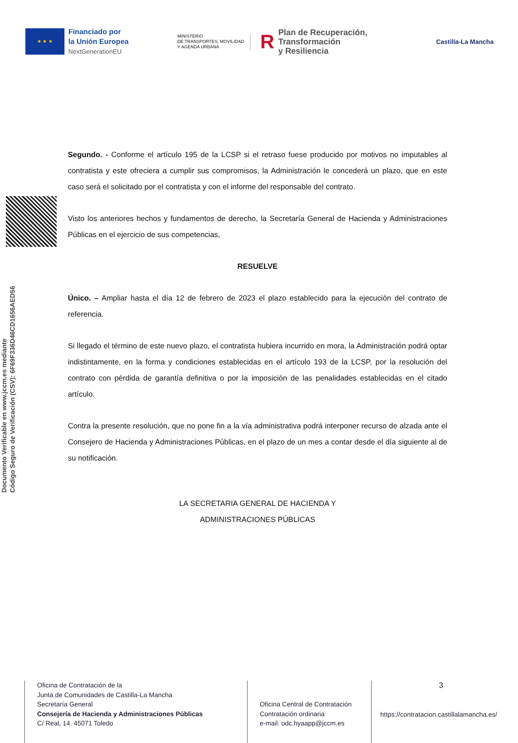★ ★ ★
Financiado por
la Unión Europea
NextGenerationEU
MINISTERIO
DE TRANSPORTES, MOVILIDAD
Y AGENDA URBANA
RPlan de Recuperación,
Transformación
y Resiliencia
Castilla-La Mancha
Documento Verificable en www.jccm.es mediante
Código Seguro de Verificación (CSV): 6F69F336D46CD1656AED56
Segundo. - Conforme el artículo 195 de la LCSP si el retraso fuese producido por motivos no imputables al contratista y este ofreciera a cumplir sus compromisos, la Administración le concederá un plazo, que en este caso será el solicitado por el contratista y con el informe del responsable del contrato.
Visto los anteriores hechos y fundamentos de derecho, la Secretaría General de Hacienda y Administraciones Públicas en el ejercicio de sus competencias,
RESUELVE
Único. – Ampliar hasta el día 12 de febrero de 2023 el plazo establecido para la ejecución del contrato de referencia.
Si llegado el término de este nuevo plazo, el contratista hubiera incurrido en mora, la Administración podrá optar indistintamente, en la forma y condiciones establecidas en el artículo 193 de la LCSP, por la resolución del contrato con pérdida de garantía definitiva o por la imposición de las penalidades establecidas en el citado artículo.
Contra la presente resolución, que no pone fin a la vía administrativa podrá interponer recurso de alzada ante el Consejero de Hacienda y Administraciones Públicas, en el plazo de un mes a contar desde el día siguiente al de su notificación.
LA SECRETARIA GENERAL DE HACIENDA Y
ADMINISTRACIONES PÚBLICAS
Oficina de Contratación de la
Junta de Comunidades de Castilla-La Mancha
Secretaría General
Consejería de Hacienda y Administraciones Públicas
C/ Real, 14. 45071 Toledo
Oficina Central de Contratación
Contratación ordinaria
e-mail: odc.hyaapp@jccm.es
3
https://contratacion.castillalamancha.es/